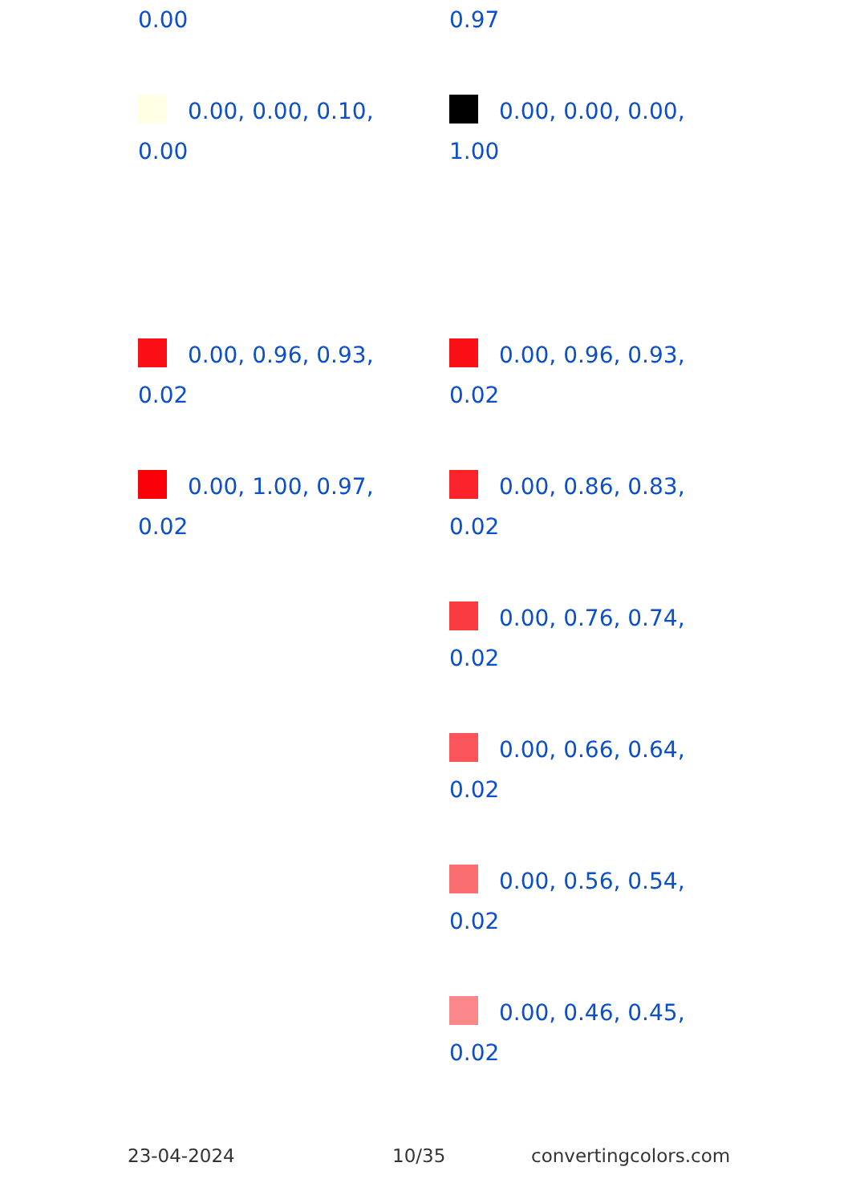0.00 0.97
0.00, 0.00, 0.10, 0.00
0.00, 0.00, 0.00, 1.00
0.00, 0.96, 0.93, 0.02
0.00, 0.96, 0.93, 0.02
0.00, 1.00, 0.97, 0.02
0.00, 0.86, 0.83, 0.02
0.00, 0.76, 0.74, 0.02
0.00, 0.66, 0.64, 0.02
0.00, 0.56, 0.54, 0.02
0.00, 0.46, 0.45, 0.02
23-04-2024 10/35 convertingcolors.com